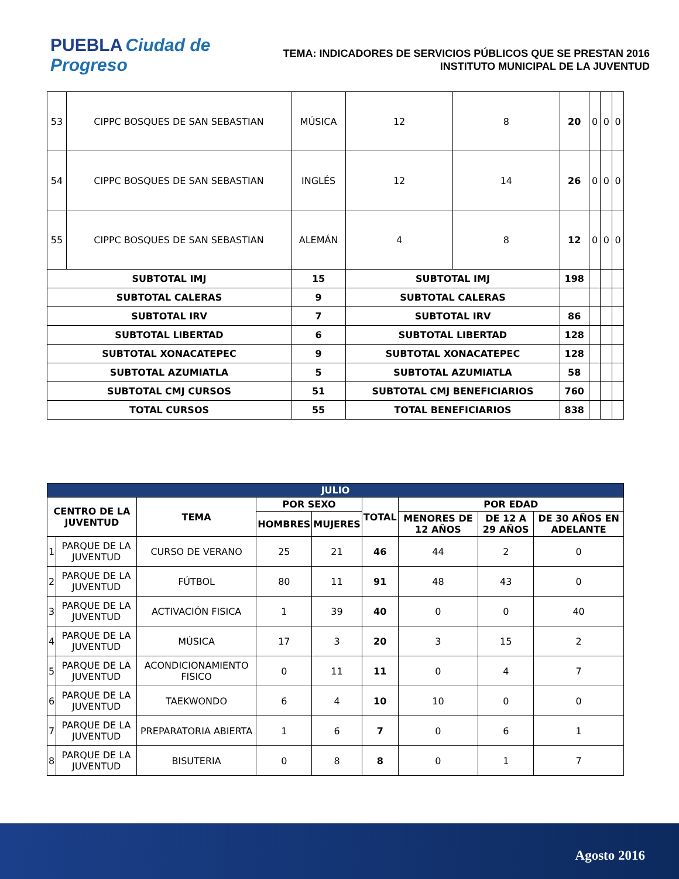PUEBLA Ciudad de Progreso
TEMA: INDICADORES DE SERVICIOS PÚBLICOS QUE SE PRESTAN 2016
INSTITUTO MUNICIPAL DE LA JUVENTUD
| 53 | CIPPC BOSQUES DE SAN SEBASTIAN | MÚSICA | 12 | 8 | 20 | 0 | 0 | 0 |
| 54 | CIPPC BOSQUES DE SAN SEBASTIAN | INGLÉS | 12 | 14 | 26 | 0 | 0 | 0 |
| 55 | CIPPC BOSQUES DE SAN SEBASTIAN | ALEMÁN | 4 | 8 | 12 | 0 | 0 | 0 |
| SUBTOTAL IMJ | | 15 | SUBTOTAL IMJ | | 198 | | | |
| SUBTOTAL CALERAS | | 9 | SUBTOTAL CALERAS | | | | | |
| SUBTOTAL IRV | | 7 | SUBTOTAL IRV | | 86 | | | |
| SUBTOTAL LIBERTAD | | 6 | SUBTOTAL LIBERTAD | | 128 | | | |
| SUBTOTAL XONACATEPEC | | 9 | SUBTOTAL XONACATEPEC | | 128 | | | |
| SUBTOTAL AZUMIATLA | | 5 | SUBTOTAL AZUMIATLA | | 58 | | | |
| SUBTOTAL CMJ CURSOS | | 51 | SUBTOTAL CMJ BENEFICIARIOS | | 760 | | | |
| TOTAL CURSOS | | 55 | TOTAL BENEFICIARIOS | | 838 | | | |
| JULIO | | | | | | | | |
| --- | --- | --- | --- | --- | --- | --- | --- | --- |
| CENTRO DE LA JUVENTUD | | TEMA | POR SEXO | | TOTAL | POR EDAD | | |
| | | | HOMBRES | MUJERES | | MENORES DE 12 AÑOS | DE 12 A 29 AÑOS | DE 30 AÑOS EN ADELANTE |
| 1 | PARQUE DE LA JUVENTUD | CURSO DE VERANO | 25 | 21 | 46 | 44 | 2 | 0 |
| 2 | PARQUE DE LA JUVENTUD | FÚTBOL | 80 | 11 | 91 | 48 | 43 | 0 |
| 3 | PARQUE DE LA JUVENTUD | ACTIVACIÓN FISICA | 1 | 39 | 40 | 0 | 0 | 40 |
| 4 | PARQUE DE LA JUVENTUD | MÚSICA | 17 | 3 | 20 | 3 | 15 | 2 |
| 5 | PARQUE DE LA JUVENTUD | ACONDICIONAMIENTO FISICO | 0 | 11 | 11 | 0 | 4 | 7 |
| 6 | PARQUE DE LA JUVENTUD | TAEKWONDO | 6 | 4 | 10 | 10 | 0 | 0 |
| 7 | PARQUE DE LA JUVENTUD | PREPARATORIA ABIERTA | 1 | 6 | 7 | 0 | 6 | 1 |
| 8 | PARQUE DE LA JUVENTUD | BISUTERIA | 0 | 8 | 8 | 0 | 1 | 7 |
Agosto 2016